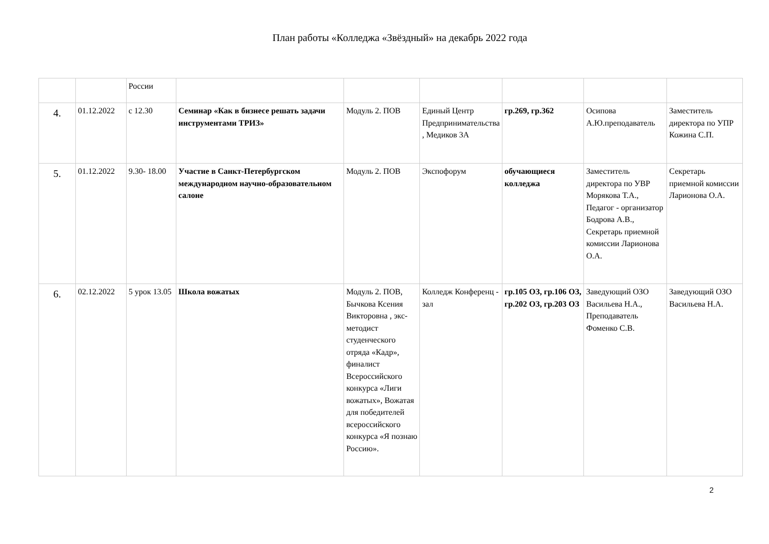План работы «Колледжа «Звёздный» на декабрь 2022 года
| | | России | | | | | | |
| 4. | 01.12.2022 | с 12.30 | Семинар «Как в бизнесе решать задачи инструментами ТРИЗ» | Модуль 2. ПОВ | Единый Центр Предпринимательства , Медиков 3А | гр.269, гр.362 | Осипова А.Ю.преподаватель | Заместитель директора по УПР Кожина С.П. |
| 5. | 01.12.2022 | 9.30- 18.00 | Участие в Санкт-Петербургском международном научно-образовательном салоне | Модуль 2. ПОВ | Экспофорум | обучающиеся колледжа | Заместитель директора по УВР Морякова Т.А., Педагог - организатор Бодрова А.В., Секретарь приемной комиссии Ларионова О.А. | Секретарь приемной комиссии Ларионова О.А. |
| 6. | 02.12.2022 | 5 урок 13.05 | Школа вожатых | Модуль 2. ПОВ, Бычкова Ксения Викторовна , экс-методист студенческого отряда «Кадр», финалист Всероссийского конкурса «Лиги вожатых», Вожатая для победителей всероссийского конкурса «Я познаю Россию». | Колледж Конференц - зал | гр.105 ОЗ, гр.106 ОЗ, гр.202 ОЗ, гр.203 ОЗ | Заведующий ОЗО Васильева Н.А., Преподаватель Фоменко С.В. | Заведующий ОЗО Васильева Н.А. |
2